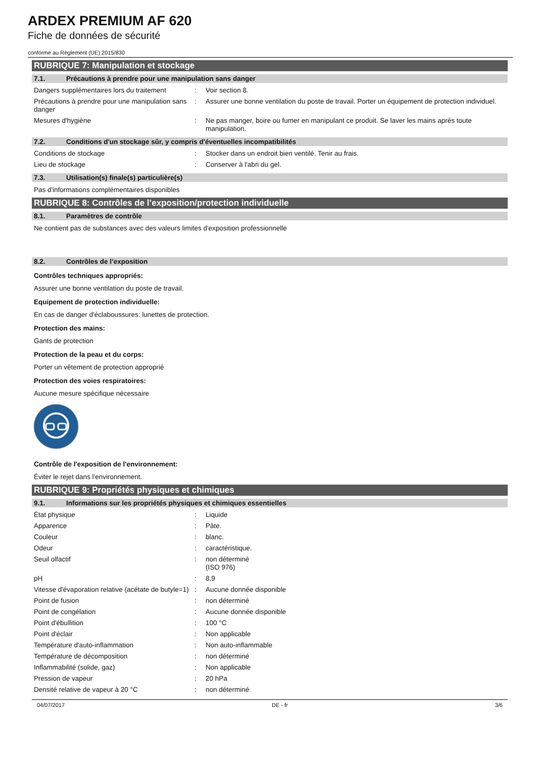ARDEX PREMIUM AF 620
Fiche de données de sécurité
conforme au Règlement (UE) 2015/830
RUBRIQUE 7: Manipulation et stockage
7.1. Précautions à prendre pour une manipulation sans danger
| Dangers supplémentaires lors du traitement | : | Voir section 8. |
| Précautions à prendre pour une manipulation sans danger | : | Assurer une bonne ventilation du poste de travail. Porter un équipement de protection individuel. |
| Mesures d'hygiène | : | Ne pas manger, boire ou fumer en manipulant ce produit. Se laver les mains après toute manipulation. |
7.2. Conditions d'un stockage sûr, y compris d'éventuelles incompatibilités
| Conditions de stockage | : | Stocker dans un endroit bien ventilé. Tenir au frais. |
| Lieu de stockage | : | Conserver à l'abri du gel. |
7.3. Utilisation(s) finale(s) particulière(s)
Pas d'informations complémentaires disponibles
RUBRIQUE 8: Contrôles de l’exposition/protection individuelle
8.1. Paramètres de contrôle
Ne contient pas de substances avec des valeurs limites d'exposition professionnelle
8.2. Contrôles de l’exposition
Contrôles techniques appropriés:
Assurer une bonne ventilation du poste de travail.
Equipement de protection individuelle:
En cas de danger d'éclaboussures: lunettes de protection.
Protection des mains:
Gants de protection
Protection de la peau et du corps:
Porter un vêtement de protection approprié
Protection des voies respiratoires:
Aucune mesure spécifique nécessaire
Contrôle de l'exposition de l'environnement:
Éviter le rejet dans l'environnement.
RUBRIQUE 9: Propriétés physiques et chimiques
9.1. Informations sur les propriétés physiques et chimiques essentielles
| État physique | : | Liquide |
| Apparence | : | Pâte. |
| Couleur | : | blanc. |
| Odeur | : | caractéristique. |
| Seuil olfactif | : | non déterminé (ISO 976) |
| pH | : | 8,9 |
| Vitesse d'évaporation relative (acétate de butyle=1) | : | Aucune donnée disponible |
| Point de fusion | : | non déterminé |
| Point de congélation | : | Aucune donnée disponible |
| Point d'ébullition | : | 100 °C |
| Point d'éclair | : | Non applicable |
| Température d'auto-inflammation | : | Non auto-inflammable |
| Température de décomposition | : | non déterminé |
| Inflammabilité (solide, gaz) | : | Non applicable |
| Pression de vapeur | : | 20 hPa |
| Densité relative de vapeur à 20 °C | : | non déterminé |
04/07/2017 DE - fr 3/6